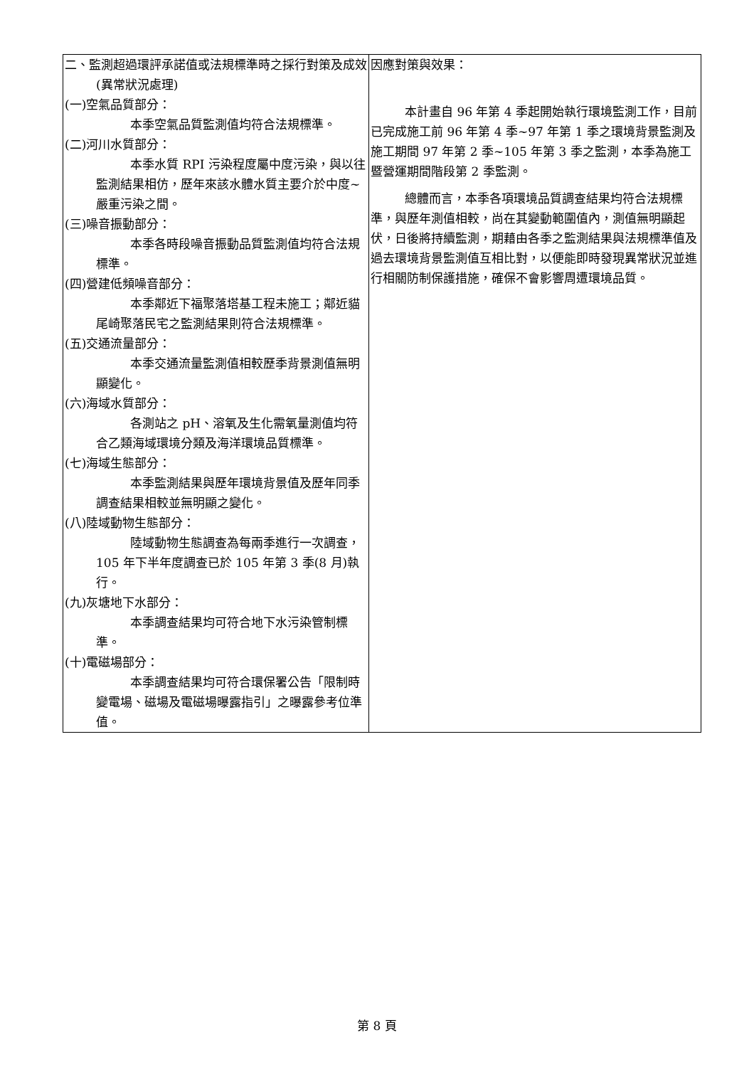| 二、監測超過環評承諾值或法規標準時之採行對策及成效(異常狀況處理) (一)空氣品質部分： 本季空氣品質監測值均符合法規標準。 (二)河川水質部分： 本季水質 RPI 污染程度屬中度污染，與以往監測結果相仿，歷年來該水體水質主要介於中度~嚴重污染之間。 (三)噪音振動部分： 本季各時段噪音振動品質監測值均符合法規標準。 (四)營建低頻噪音部分： 本季鄰近下福聚落塔基工程未施工；鄰近貓尾崎聚落民宅之監測結果則符合法規標準。 (五)交通流量部分： 本季交通流量監測值相較歷季背景測值無明顯變化。 (六)海域水質部分： 各測站之 pH、溶氧及生化需氧量測值均符合乙類海域環境分類及海洋環境品質標準。 (七)海域生態部分： 本季監測結果與歷年環境背景值及歷年同季調查結果相較並無明顯之變化。 (八)陸域動物生態部分： 陸域動物生態調查為每兩季進行一次調查，105 年下半年度調查已於 105 年第 3 季(8 月)執行。 (九)灰塘地下水部分： 本季調查結果均可符合地下水污染管制標準。 (十)電磁場部分： 本季調查結果均可符合環保署公告「限制時變電場、磁場及電磁場曝露指引」之曝露參考位準值。 | 因應對策與效果： 本計畫自 96 年第 4 季起開始執行環境監測工作，目前已完成施工前 96 年第 4 季~97 年第 1 季之環境背景監測及施工期間 97 年第 2 季~105 年第 3 季之監測，本季為施工暨營運期間階段第 2 季監測。 總體而言，本季各項環境品質調查結果均符合法規標準，與歷年測值相較，尚在其變動範圍值內，測值無明顯起伏，日後將持續監測，期藉由各季之監測結果與法規標準值及過去環境背景監測值互相比對，以便能即時發現異常狀況並進行相關防制保護措施，確保不會影響周遭環境品質。 |
第 8 頁